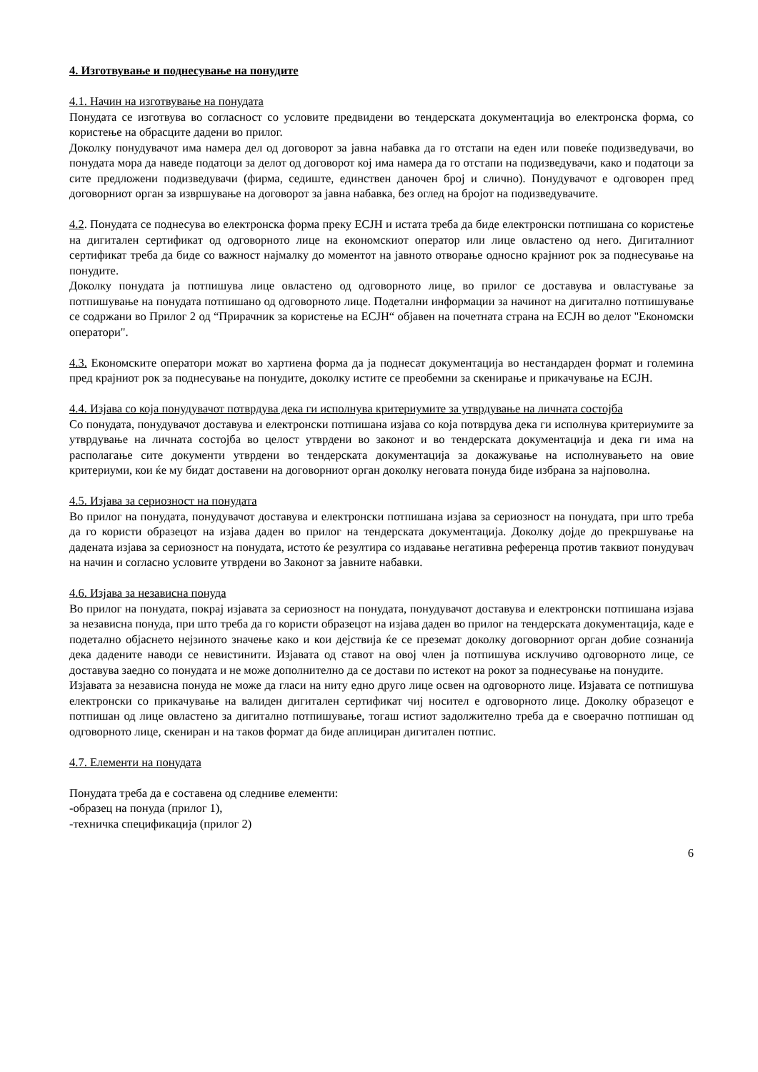4. Изготвување и поднесување на понудите
4.1. Начин на изготвување на понудата
Понудата се изготвува во согласност со условите предвидени во тендерската документација во електронска форма, со користење на обрасците дадени во прилог.
Доколку понудувачот има намера дел од договорот за јавна набавка да го отстапи на еден или повеќе подизведувачи, во понудата мора да наведе податоци за делот од договорот кој има намера да го отстапи на подизведувачи, како и податоци за сите предложени подизведувачи (фирма, седиште, единствен даночен број и слично). Понудувачот е одговорен пред договорниот орган за извршување на договорот за јавна набавка, без оглед на бројот на подизведувачите.
4.2. Понудата се поднесува во електронска форма преку ЕСЈН и истата треба да биде електронски потпишана со користење на дигитален сертификат од одговорното лице на економскиот оператор или лице овластено од него. Дигиталниот сертификат треба да биде со важност најмалку до моментот на јавното отворање односно крајниот рок за поднесување на понудите.
Доколку понудата ја потпишува лице овластено од одговорното лице, во прилог се доставува и овластување за потпишување на понудата потпишано од одговорното лице. Подетални информации за начинот на дигитално потпишување се содржани во Прилог 2 од “Прирачник за користење на ЕСЈН“ објавен на почетната страна на ЕСЈН во делот "Економски оператори".
4.3. Економските оператори можат во хартиена форма да ја поднесат документација во нестандарден формат и големина пред крајниот рок за поднесување на понудите, доколку истите се преобемни за скенирање и прикачување на ЕСЈН.
4.4. Изјава со која понудувачот потврдува дека ги исполнува критериумите за утврдување на личната состојба
Со понудата, понудувачот доставува и електронски потпишана изјава со која потврдува дека ги исполнува критериумите за утврдување на личната состојба во целост утврдени во законот и во тендерската документација и дека ги има на располагање сите документи утврдени во тендерската документација за докажување на исполнувањето на овие критериуми, кои ќе му бидат доставени на договорниот орган доколку неговата понуда биде избрана за најповолна.
4.5. Изјава за сериозност на понудата
Во прилог на понудата, понудувачот доставува и електронски потпишана изјава за сериозност на понудата, при што треба да го користи образецот на изјава даден во прилог на тендерската документација. Доколку дојде до прекршување на дадената изјава за сериозност на понудата, истото ќе резултира со издавање негативна референца против таквиот понудувач на начин и согласно условите утврдени во Законот за јавните набавки.
4.6. Изјава за независна понуда
Во прилог на понудата, покрај изјавата за сериозност на понудата, понудувачот доставува и електронски потпишана изјава за независна понуда, при што треба да го користи образецот на изјава даден во прилог на тендерската документација, каде е подетално објаснето нејзиното значење како и кои дејствија ќе се преземат доколку договорниот орган добие сознанија дека дадените наводи се невистинити. Изјавата од ставот на овој член ја потпишува исклучиво одговорното лице, се доставува заедно со понудата и не може дополнително да се достави по истекот на рокот за поднесување на понудите.
Изјавата за независна понуда не може да гласи на ниту едно друго лице освен на одговорното лице. Изјавата се потпишува електронски со прикачување на валиден дигитален сертификат чиј носител е одговорното лице. Доколку образецот е потпишан од лице овластено за дигитално потпишување, тогаш истиот задолжително треба да е своерачно потпишан од одговорното лице, скениран и на таков формат да биде аплициран дигитален потпис.
4.7. Елементи на понудата
Понудата треба да е составена од следниве елементи:
-образец на понуда (прилог 1),
-техничка спецификација (прилог 2)
6